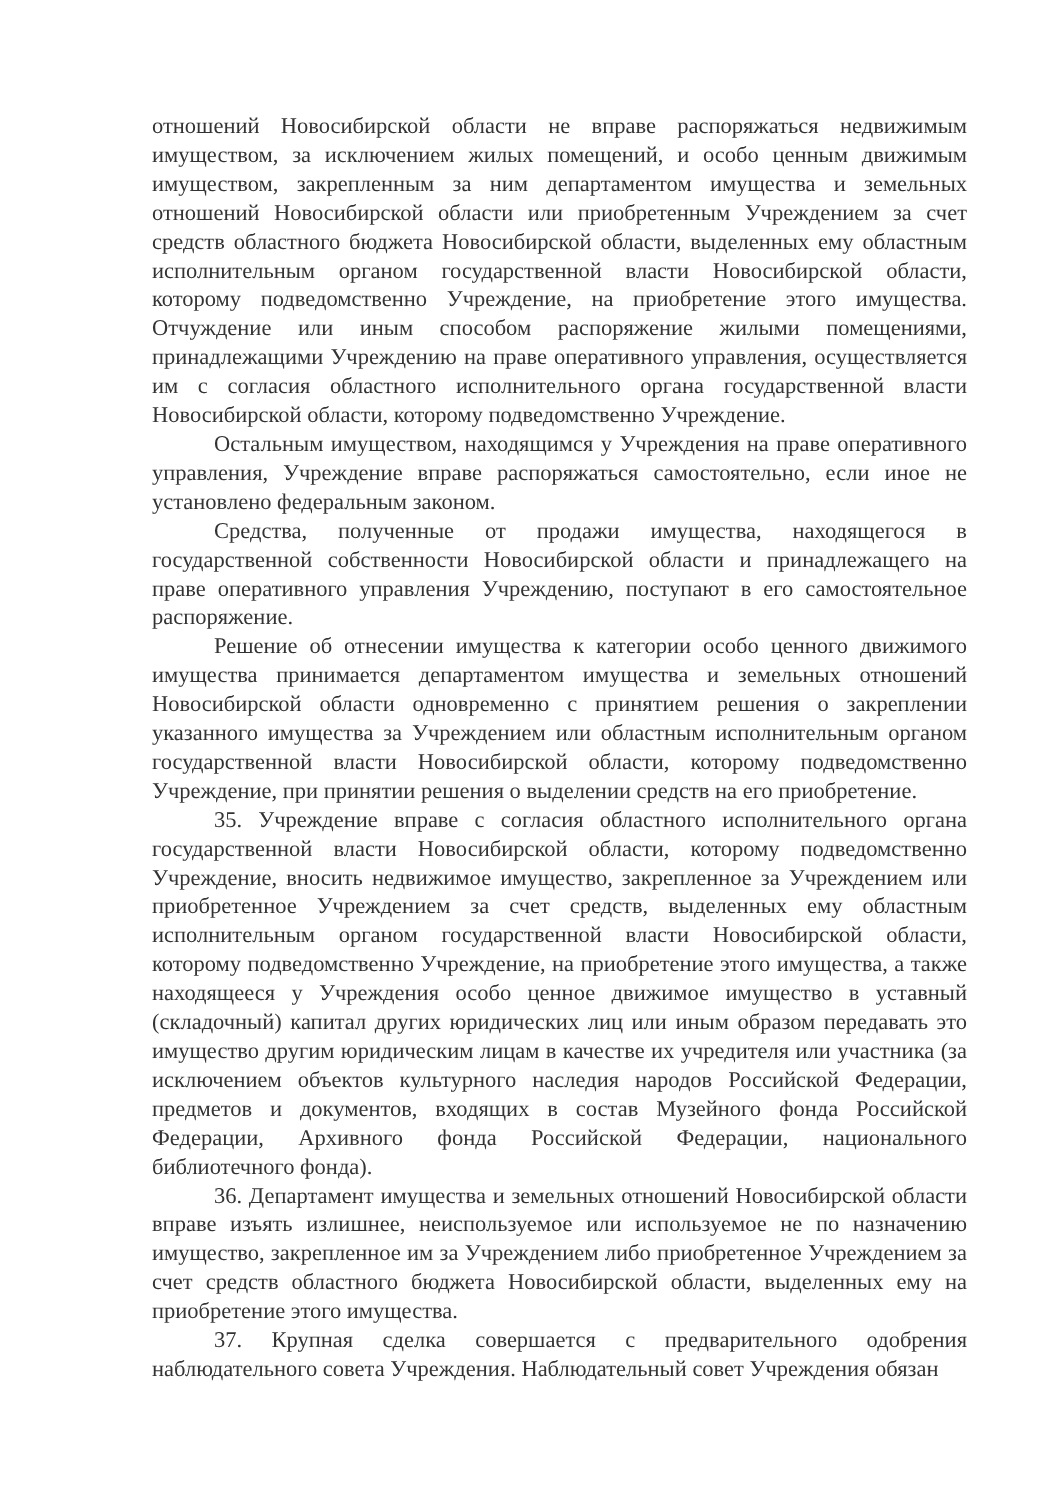отношений Новосибирской области не вправе распоряжаться недвижимым имуществом, за исключением жилых помещений, и особо ценным движимым имуществом, закрепленным за ним департаментом имущества и земельных отношений Новосибирской области или приобретенным Учреждением за счет средств областного бюджета Новосибирской области, выделенных ему областным исполнительным органом государственной власти Новосибирской области, которому подведомственно Учреждение, на приобретение этого имущества. Отчуждение или иным способом распоряжение жилыми помещениями, принадлежащими Учреждению на праве оперативного управления, осуществляется им с согласия областного исполнительного органа государственной власти Новосибирской области, которому подведомственно Учреждение.
Остальным имуществом, находящимся у Учреждения на праве оперативного управления, Учреждение вправе распоряжаться самостоятельно, если иное не установлено федеральным законом.
Средства, полученные от продажи имущества, находящегося в государственной собственности Новосибирской области и принадлежащего на праве оперативного управления Учреждению, поступают в его самостоятельное распоряжение.
Решение об отнесении имущества к категории особо ценного движимого имущества принимается департаментом имущества и земельных отношений Новосибирской области одновременно с принятием решения о закреплении указанного имущества за Учреждением или областным исполнительным органом государственной власти Новосибирской области, которому подведомственно Учреждение, при принятии решения о выделении средств на его приобретение.
35. Учреждение вправе с согласия областного исполнительного органа государственной власти Новосибирской области, которому подведомственно Учреждение, вносить недвижимое имущество, закрепленное за Учреждением или приобретенное Учреждением за счет средств, выделенных ему областным исполнительным органом государственной власти Новосибирской области, которому подведомственно Учреждение, на приобретение этого имущества, а также находящееся у Учреждения особо ценное движимое имущество в уставный (складочный) капитал других юридических лиц или иным образом передавать это имущество другим юридическим лицам в качестве их учредителя или участника (за исключением объектов культурного наследия народов Российской Федерации, предметов и документов, входящих в состав Музейного фонда Российской Федерации, Архивного фонда Российской Федерации, национального библиотечного фонда).
36. Департамент имущества и земельных отношений Новосибирской области вправе изъять излишнее, неиспользуемое или используемое не по назначению имущество, закрепленное им за Учреждением либо приобретенное Учреждением за счет средств областного бюджета Новосибирской области, выделенных ему на приобретение этого имущества.
37. Крупная сделка совершается с предварительного одобрения наблюдательного совета Учреждения. Наблюдательный совет Учреждения обязан